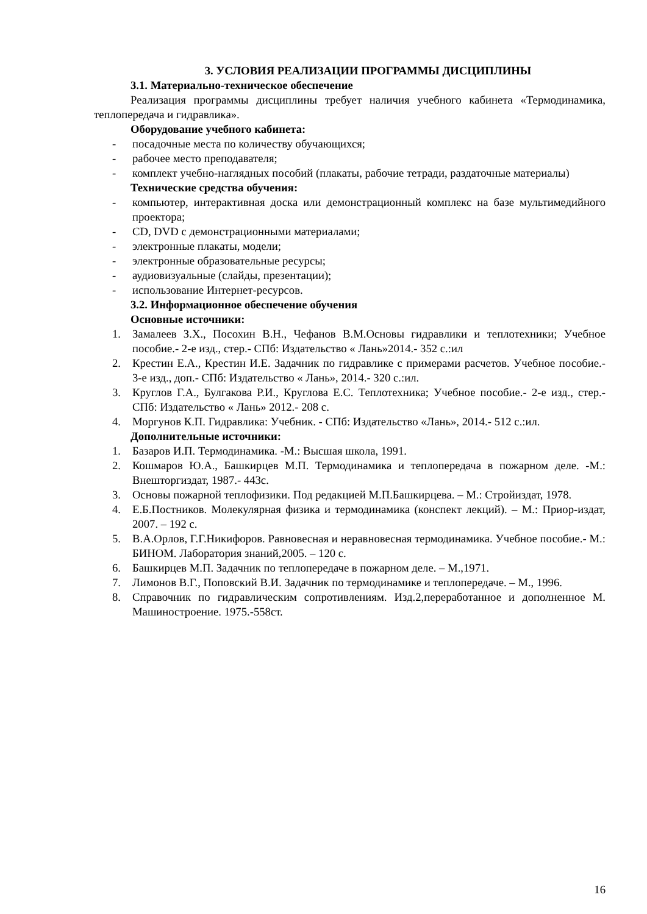3. УСЛОВИЯ РЕАЛИЗАЦИИ ПРОГРАММЫ ДИСЦИПЛИНЫ
3.1. Материально-техническое обеспечение
Реализация программы дисциплины требует наличия учебного кабинета «Термодинамика, теплопередача и гидравлика».
Оборудование учебного кабинета:
- посадочные места по количеству обучающихся;
- рабочее место преподавателя;
- комплект учебно-наглядных пособий (плакаты, рабочие тетради, раздаточные материалы)
Технические средства обучения:
- компьютер, интерактивная доска или демонстрационный комплекс на базе мультимедийного проектора;
- CD, DVD с демонстрационными материалами;
- электронные плакаты, модели;
- электронные образовательные ресурсы;
- аудиовизуальные (слайды, презентации);
- использование Интернет-ресурсов.
3.2. Информационное обеспечение обучения
Основные источники:
1. Замалеев З.Х., Посохин В.Н., Чефанов В.М.Основы гидравлики и теплотехники; Учебное пособие.- 2-е изд., стер.- СПб: Издательство « Лань»2014.- 352 с.:ил
2. Крестин Е.А., Крестин И.Е. Задачник по гидравлике с примерами расчетов. Учебное пособие.- 3-е изд., доп.- СПб: Издательство « Лань», 2014.- 320 с.:ил.
3. Круглов Г.А., Булгакова Р.И., Круглова Е.С. Теплотехника; Учебное пособие.- 2-е изд., стер.- СПб: Издательство « Лань» 2012.- 208 с.
4. Моргунов К.П. Гидравлика: Учебник. - СПб: Издательство «Лань», 2014.- 512 с.:ил.
Дополнительные источники:
1. Базаров И.П. Термодинамика. -М.: Высшая школа, 1991.
2. Кошмаров Ю.А., Башкирцев М.П. Термодинамика и теплопередача в пожарном деле. -М.: Внешторгиздат, 1987.- 443с.
3. Основы пожарной теплофизики. Под редакцией М.П.Башкирцева. – М.: Стройиздат, 1978.
4. Е.Б.Постников. Молекулярная физика и термодинамика (конспект лекций). – М.: Приор-издат, 2007. – 192 с.
5. В.А.Орлов, Г.Г.Никифоров. Равновесная и неравновесная термодинамика. Учебное пособие.- М.: БИНОМ. Лаборатория знаний,2005. – 120 с.
6. Башкирцев М.П. Задачник по теплопередаче в пожарном деле. – М.,1971.
7. Лимонов В.Г., Поповский В.И. Задачник по термодинамике и теплопередаче. – М., 1996.
8. Справочник по гидравлическим сопротивлениям. Изд.2,переработанное и дополненное М. Машиностроение. 1975.-558ст.
16